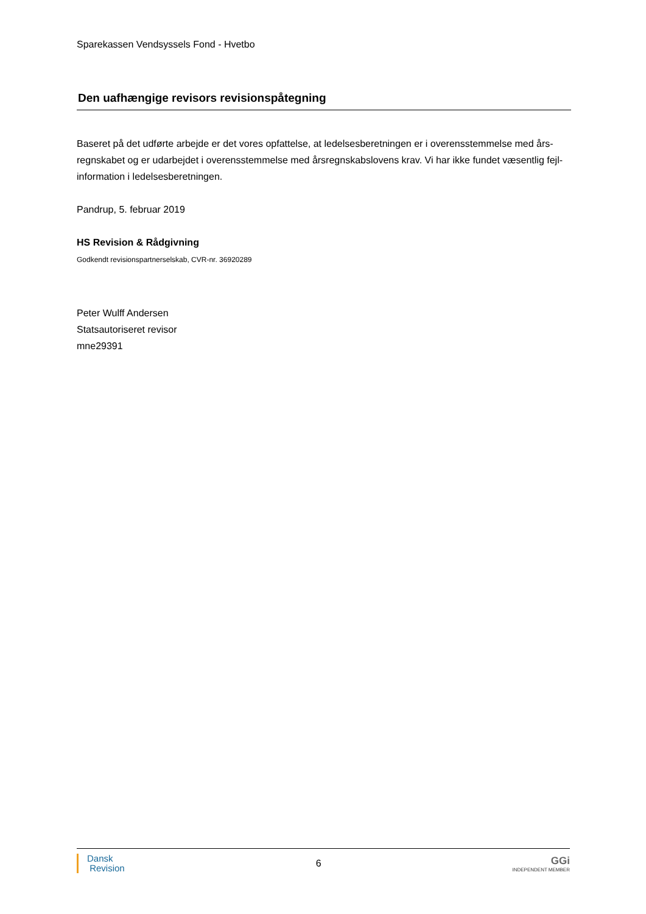Sparekassen Vendsyssels Fond - Hvetbo
Den uafhængige revisors revisionspåtegning
Baseret på det udførte arbejde er det vores opfattelse, at ledelsesberetningen er i overensstemmelse med års-regnskabet og er udarbejdet i overensstemmelse med årsregnskabslovens krav. Vi har ikke fundet væsentlig fejl-information i ledelsesberetningen.
Pandrup, 5. februar 2019
HS Revision & Rådgivning
Godkendt revisionspartnerselskab, CVR-nr. 36920289
Peter Wulff Andersen
Statsautoriseret revisor
mne29391
Dansk
Revision
6 GGi
INDEPENDENT MEMBER